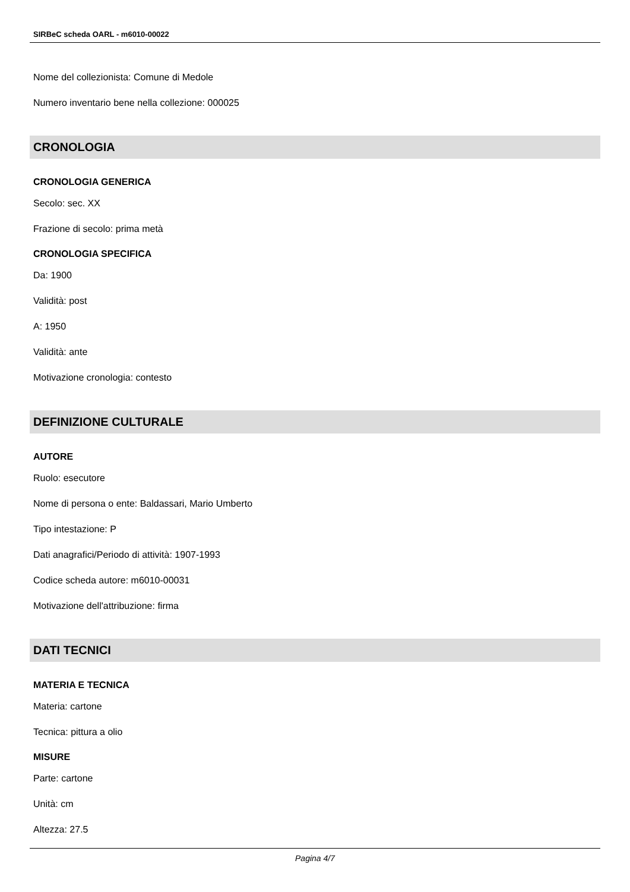SIRBeC scheda OARL - m6010-00022
Nome del collezionista: Comune di Medole
Numero inventario bene nella collezione: 000025
CRONOLOGIA
CRONOLOGIA GENERICA
Secolo: sec. XX
Frazione di secolo: prima metà
CRONOLOGIA SPECIFICA
Da: 1900
Validità: post
A: 1950
Validità: ante
Motivazione cronologia: contesto
DEFINIZIONE CULTURALE
AUTORE
Ruolo: esecutore
Nome di persona o ente: Baldassari, Mario Umberto
Tipo intestazione: P
Dati anagrafici/Periodo di attività: 1907-1993
Codice scheda autore: m6010-00031
Motivazione dell'attribuzione: firma
DATI TECNICI
MATERIA E TECNICA
Materia: cartone
Tecnica: pittura a olio
MISURE
Parte: cartone
Unità: cm
Altezza: 27.5
Pagina 4/7